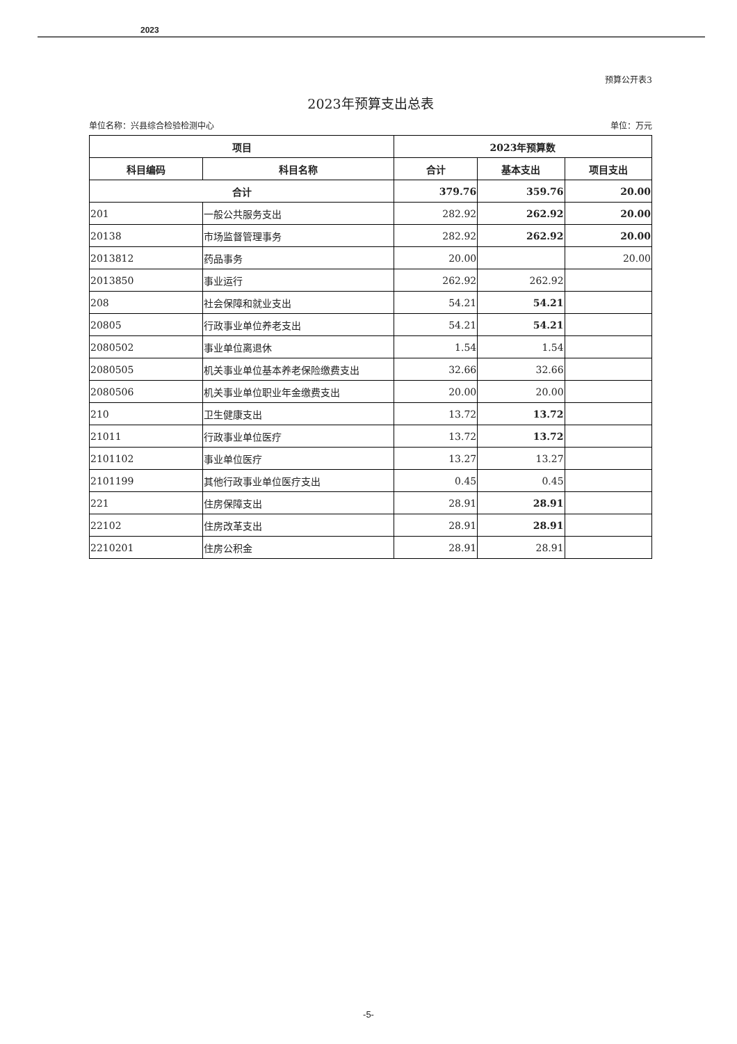2023
预算公开表3
2023年预算支出总表
单位名称：兴县综合检验检测中心 单位：万元
| 项目 | | 2023年预算数 | | |
| --- | --- | --- | --- | --- |
| 科目编码 | 科目名称 | 合计 | 基本支出 | 项目支出 |
| 合计 | | 379.76 | 359.76 | 20.00 |
| 201 | 一般公共服务支出 | 282.92 | 262.92 | 20.00 |
| 20138 | 市场监督管理事务 | 282.92 | 262.92 | 20.00 |
| 2013812 | 药品事务 | 20.00 | | 20.00 |
| 2013850 | 事业运行 | 262.92 | 262.92 | |
| 208 | 社会保障和就业支出 | 54.21 | 54.21 | |
| 20805 | 行政事业单位养老支出 | 54.21 | 54.21 | |
| 2080502 | 事业单位离退休 | 1.54 | 1.54 | |
| 2080505 | 机关事业单位基本养老保险缴费支出 | 32.66 | 32.66 | |
| 2080506 | 机关事业单位职业年金缴费支出 | 20.00 | 20.00 | |
| 210 | 卫生健康支出 | 13.72 | 13.72 | |
| 21011 | 行政事业单位医疗 | 13.72 | 13.72 | |
| 2101102 | 事业单位医疗 | 13.27 | 13.27 | |
| 2101199 | 其他行政事业单位医疗支出 | 0.45 | 0.45 | |
| 221 | 住房保障支出 | 28.91 | 28.91 | |
| 22102 | 住房改革支出 | 28.91 | 28.91 | |
| 2210201 | 住房公积金 | 28.91 | 28.91 | |
-5-